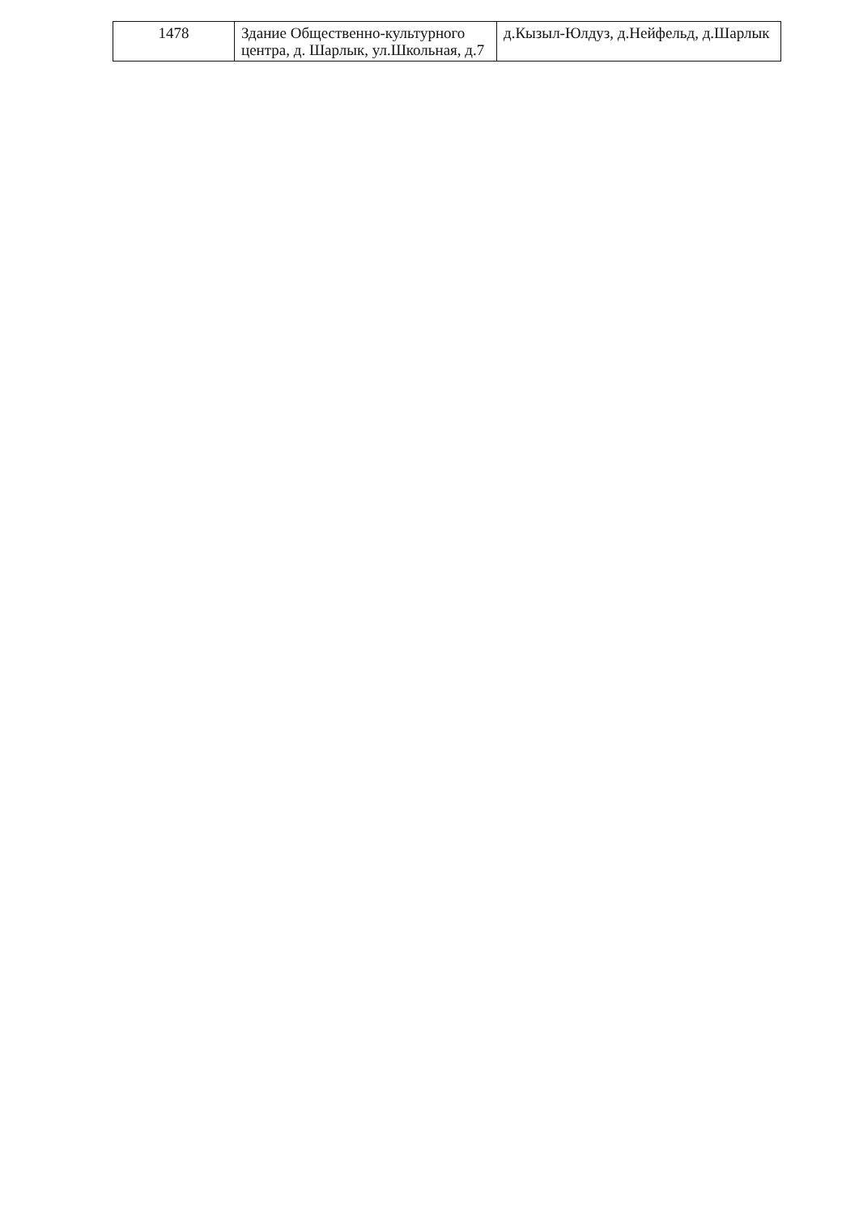| 1478 | Здание Общественно-культурного центра, д. Шарлык, ул.Школьная, д.7 | д.Кызыл-Юлдуз, д.Нейфельд, д.Шарлык |